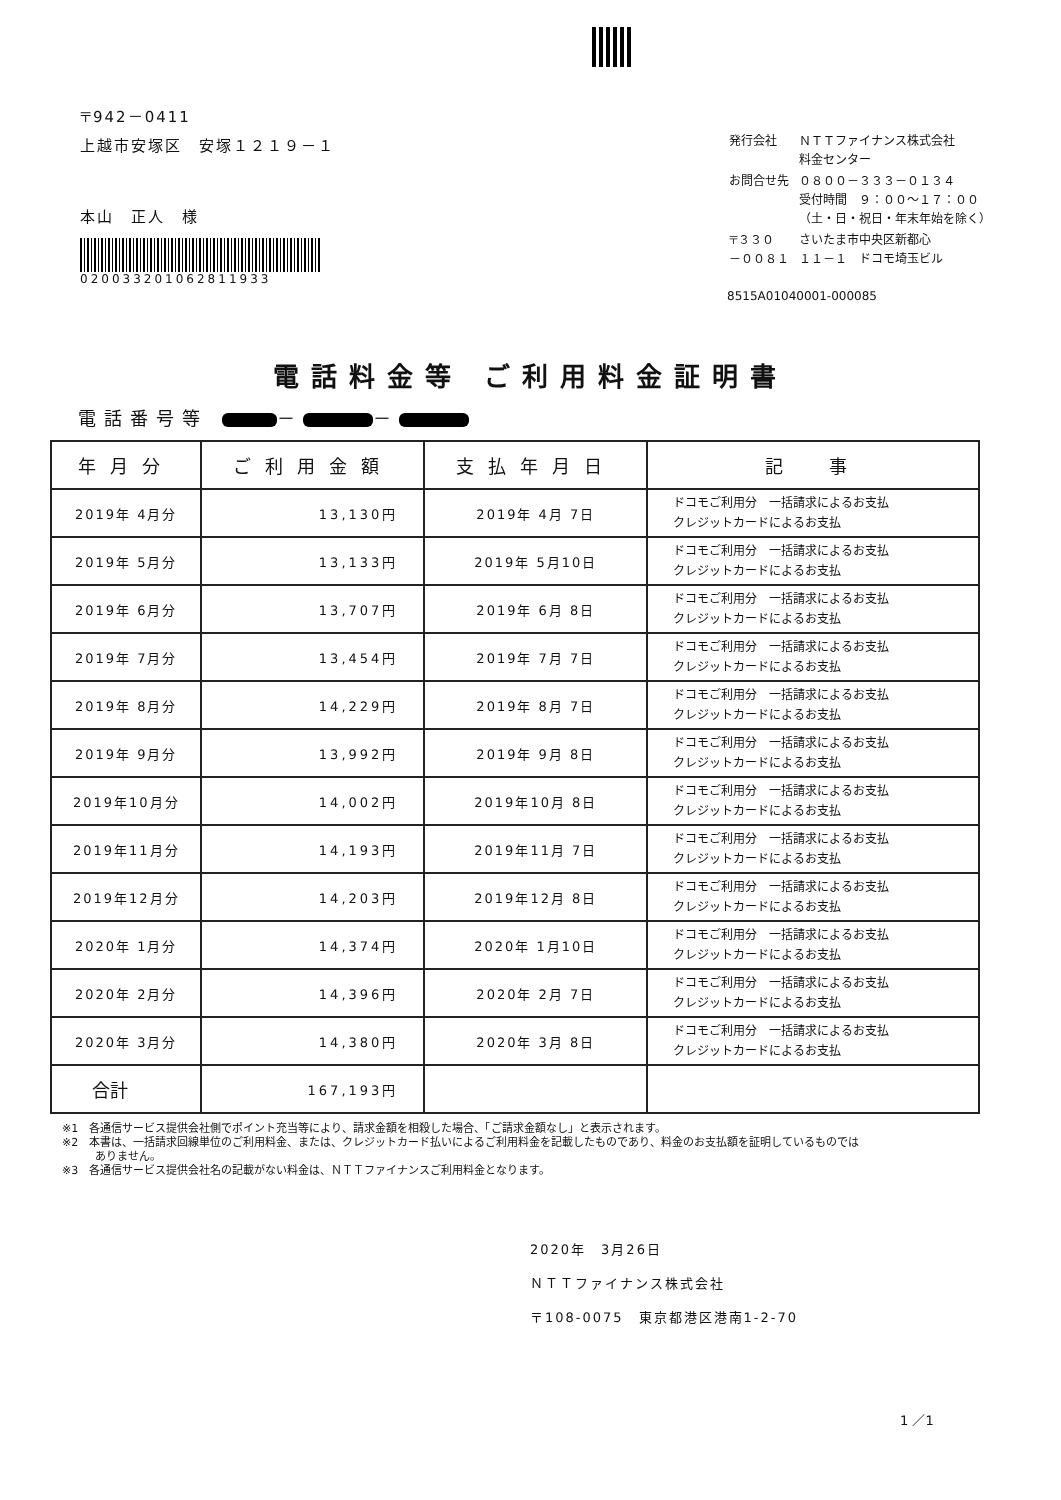〒942－0411
上越市安塚区　安塚１２１９－１
本山　正人　様
020033201062811933
| 発行会社 | ＮＴＴファイナンス株式会社 料金センター |
| お問合せ先 | ０８００－３３３－０１３４ 受付時間 ９：００～１７：００ （土・日・祝日・年末年始を除く） |
| 〒３３０ －００８１ | さいたま市中央区新都心 １１－１ ドコモ埼玉ビル |
8515A01040001-000085
電話料金等 ご利用料金証明書
電話番号等 － －
| 年月分 | ご利用金額 | 支払年月日 | 記 事 |
| --- | --- | --- | --- |
| 2019年 4月分 | 13,130円 | 2019年 4月 7日 | ドコモご利用分 一括請求によるお支払 クレジットカードによるお支払 |
| 2019年 5月分 | 13,133円 | 2019年 5月10日 | ドコモご利用分 一括請求によるお支払 クレジットカードによるお支払 |
| 2019年 6月分 | 13,707円 | 2019年 6月 8日 | ドコモご利用分 一括請求によるお支払 クレジットカードによるお支払 |
| 2019年 7月分 | 13,454円 | 2019年 7月 7日 | ドコモご利用分 一括請求によるお支払 クレジットカードによるお支払 |
| 2019年 8月分 | 14,229円 | 2019年 8月 7日 | ドコモご利用分 一括請求によるお支払 クレジットカードによるお支払 |
| 2019年 9月分 | 13,992円 | 2019年 9月 8日 | ドコモご利用分 一括請求によるお支払 クレジットカードによるお支払 |
| 2019年10月分 | 14,002円 | 2019年10月 8日 | ドコモご利用分 一括請求によるお支払 クレジットカードによるお支払 |
| 2019年11月分 | 14,193円 | 2019年11月 7日 | ドコモご利用分 一括請求によるお支払 クレジットカードによるお支払 |
| 2019年12月分 | 14,203円 | 2019年12月 8日 | ドコモご利用分 一括請求によるお支払 クレジットカードによるお支払 |
| 2020年 1月分 | 14,374円 | 2020年 1月10日 | ドコモご利用分 一括請求によるお支払 クレジットカードによるお支払 |
| 2020年 2月分 | 14,396円 | 2020年 2月 7日 | ドコモご利用分 一括請求によるお支払 クレジットカードによるお支払 |
| 2020年 3月分 | 14,380円 | 2020年 3月 8日 | ドコモご利用分 一括請求によるお支払 クレジットカードによるお支払 |
| 合計 | 167,193円 | | |
※1　各通信サービス提供会社側でポイント充当等により、請求金額を相殺した場合、「ご請求金額なし」と表示されます。
※2　本書は、一括請求回線単位のご利用料金、または、クレジットカード払いによるご利用料金を記載したものであり、料金のお支払額を証明しているものでは
　　　ありません。
※3　各通信サービス提供会社名の記載がない料金は、ＮＴＴファイナンスご利用料金となります。
2020年　3月26日
ＮＴＴファイナンス株式会社
〒108-0075　東京都港区港南1-2-70
1 ／1